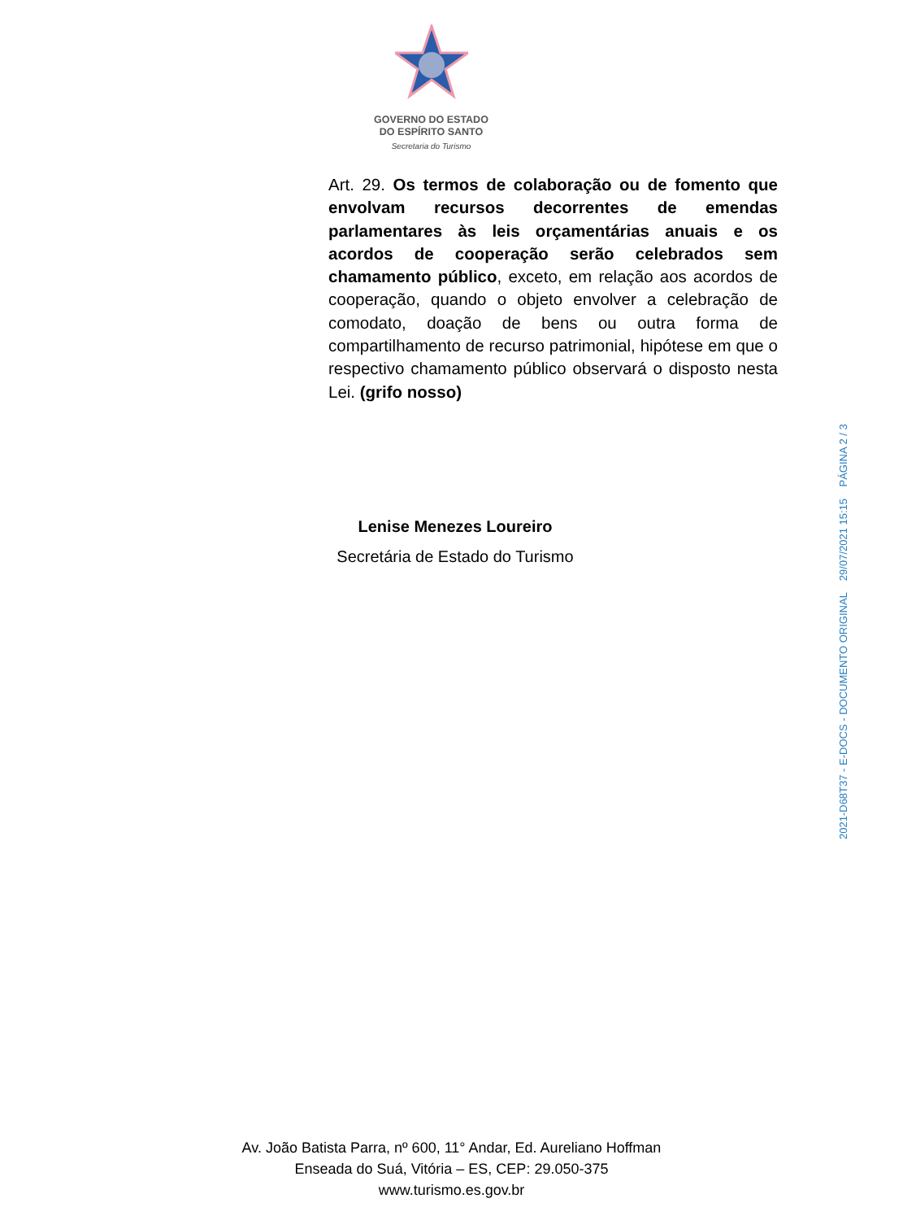GOVERNO DO ESTADO
DO ESPÍRITO SANTO
Secretaria do Turismo
Art. 29. Os termos de colaboração ou de fomento que envolvam recursos decorrentes de emendas parlamentares às leis orçamentárias anuais e os acordos de cooperação serão celebrados sem chamamento público, exceto, em relação aos acordos de cooperação, quando o objeto envolver a celebração de comodato, doação de bens ou outra forma de compartilhamento de recurso patrimonial, hipótese em que o respectivo chamamento público observará o disposto nesta Lei. (grifo nosso)
Lenise Menezes Loureiro
Secretária de Estado do Turismo
Av. João Batista Parra, nº 600, 11° Andar, Ed. Aureliano Hoffman
Enseada do Suá, Vitória – ES, CEP: 29.050-375
www.turismo.es.gov.br
2021-D68T37 - E-DOCS - DOCUMENTO ORIGINAL 29/07/2021 15:15 PÁGINA 2 / 3